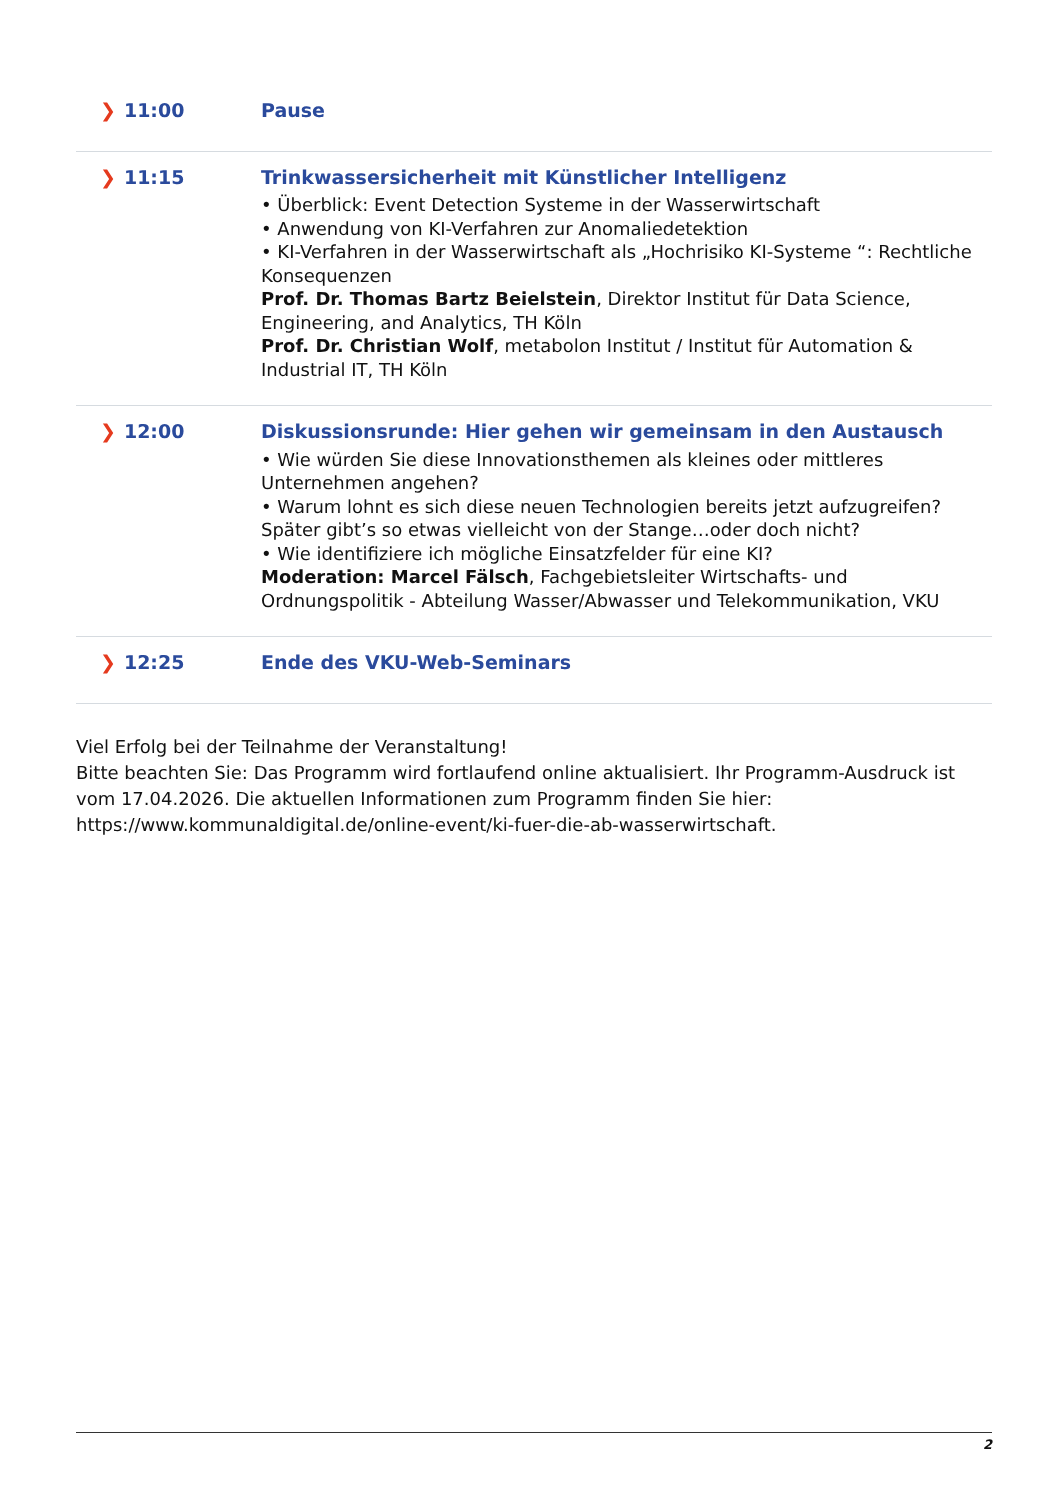| ❯ 11:00 | Pause |
| ❯ 11:15 | Trinkwassersicherheit mit Künstlicher Intelligenz • Überblick: Event Detection Systeme in der Wasserwirtschaft • Anwendung von KI-Verfahren zur Anomaliedetektion • KI-Verfahren in der Wasserwirtschaft als „Hochrisiko KI-Systeme “: Rechtliche Konsequenzen Prof. Dr. Thomas Bartz Beielstein , Direktor Institut für Data Science, Engineering, and Analytics, TH Köln Prof. Dr. Christian Wolf , metabolon Institut / Institut für Automation & Industrial IT, TH Köln |
| ❯ 12:00 | Diskussionsrunde: Hier gehen wir gemeinsam in den Austausch • Wie würden Sie diese Innovationsthemen als kleines oder mittleres Unternehmen angehen? • Warum lohnt es sich diese neuen Technologien bereits jetzt aufzugreifen? Später gibt’s so etwas vielleicht von der Stange…oder doch nicht? • Wie identifiziere ich mögliche Einsatzfelder für eine KI? Moderation: Marcel Fälsch , Fachgebietsleiter Wirtschafts- und Ordnungspolitik - Abteilung Wasser/Abwasser und Telekommunikation, VKU |
| ❯ 12:25 | Ende des VKU-Web-Seminars |
Viel Erfolg bei der Teilnahme der Veranstaltung!
Bitte beachten Sie: Das Programm wird fortlaufend online aktualisiert. Ihr Programm-Ausdruck ist vom 17.04.2026. Die aktuellen Informationen zum Programm finden Sie hier: https://www.kommunaldigital.de/online-event/ki-fuer-die-ab-wasserwirtschaft.
2